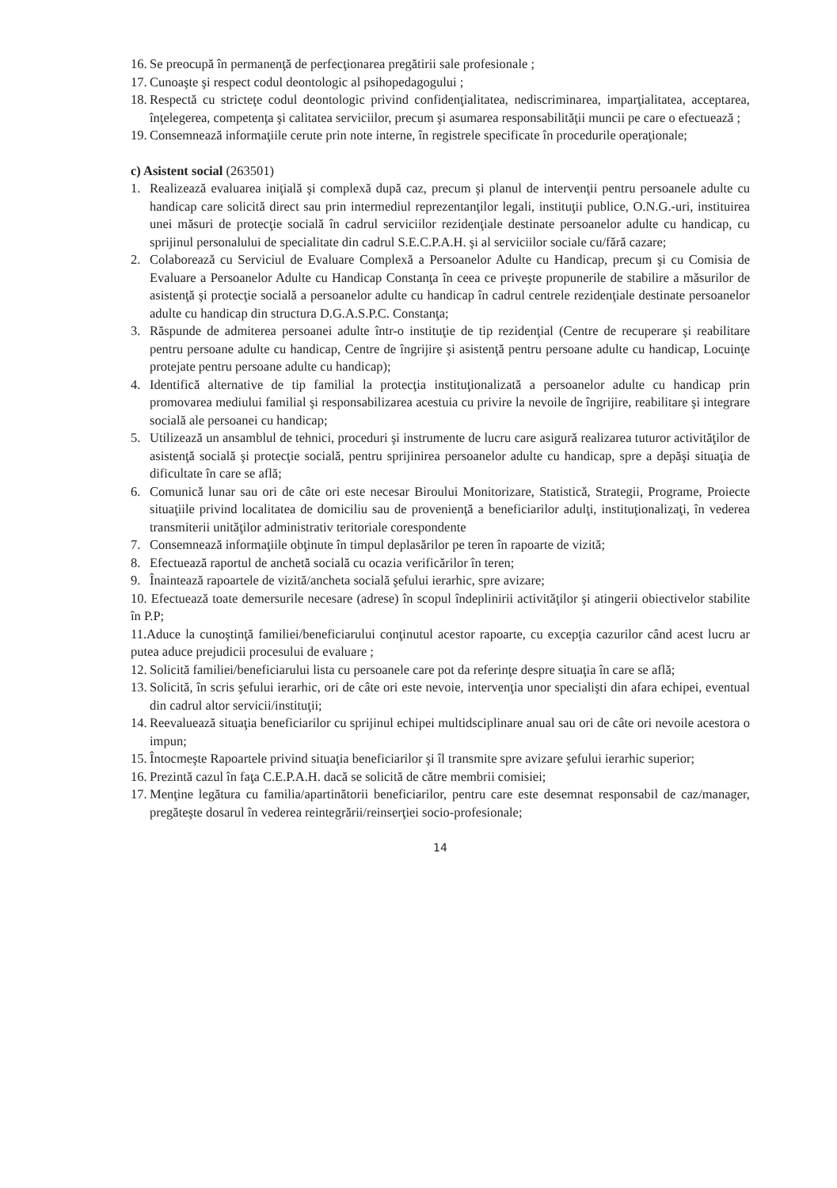16. Se preocupă în permanenţă de perfecţionarea pregătirii sale profesionale ;
17. Cunoaşte şi respect codul deontologic al psihopedagogului ;
18. Respectă cu stricteţe codul deontologic privind confidenţialitatea, nediscriminarea, imparţialitatea, acceptarea, înţelegerea, competenţa şi calitatea serviciilor, precum şi asumarea responsabilităţii muncii pe care o efectuează ;
19. Consemnează informaţiile cerute prin note interne, în registrele specificate în procedurile operaţionale;
c) Asistent social (263501)
1. Realizează evaluarea iniţială şi complexă după caz, precum şi planul de intervenţii pentru persoanele adulte cu handicap care solicită direct sau prin intermediul reprezentanţilor legali, instituţii publice, O.N.G.-uri, instituirea unei măsuri de protecţie socială în cadrul serviciilor rezidenţiale destinate persoanelor adulte cu handicap, cu sprijinul personalului de specialitate din cadrul S.E.C.P.A.H. şi al serviciilor sociale cu/fără cazare;
2. Colaborează cu Serviciul de Evaluare Complexă a Persoanelor Adulte cu Handicap, precum şi cu Comisia de Evaluare a Persoanelor Adulte cu Handicap Constanţa în ceea ce priveşte propunerile de stabilire a măsurilor de asistenţă şi protecţie socială a persoanelor adulte cu handicap în cadrul centrele rezidenţiale destinate persoanelor adulte cu handicap din structura D.G.A.S.P.C. Constanţa;
3. Răspunde de admiterea persoanei adulte într-o instituţie de tip rezidenţial (Centre de recuperare şi reabilitare pentru persoane adulte cu handicap, Centre de îngrijire şi asistenţă pentru persoane adulte cu handicap, Locuinţe protejate pentru persoane adulte cu handicap);
4. Identifică alternative de tip familial la protecţia instituţionalizată a persoanelor adulte cu handicap prin promovarea mediului familial şi responsabilizarea acestuia cu privire la nevoile de îngrijire, reabilitare şi integrare socială ale persoanei cu handicap;
5. Utilizează un ansamblul de tehnici, proceduri şi instrumente de lucru care asigură realizarea tuturor activităţilor de asistenţă socială şi protecţie socială, pentru sprijinirea persoanelor adulte cu handicap, spre a depăşi situaţia de dificultate în care se află;
6. Comunică lunar sau ori de câte ori este necesar Biroului Monitorizare, Statistică, Strategii, Programe, Proiecte situaţiile privind localitatea de domiciliu sau de provenienţă a beneficiarilor adulţi, instituţionalizaţi, în vederea transmiterii unităţilor administrativ teritoriale corespondente
7. Consemnează informaţiile obţinute în timpul deplasărilor pe teren în rapoarte de vizită;
8. Efectuează raportul de anchetă socială cu ocazia verificărilor în teren;
9. Înaintează rapoartele de vizită/ancheta socială şefului ierarhic, spre avizare;
10. Efectuează toate demersurile necesare (adrese) în scopul îndeplinirii activităţilor şi atingerii obiectivelor stabilite în P.P;
11.Aduce la cunoştinţă familiei/beneficiarului conţinutul acestor rapoarte, cu excepţia cazurilor când acest lucru ar putea aduce prejudicii procesului de evaluare ;
12. Solicită familiei/beneficiarului lista cu persoanele care pot da referinţe despre situaţia în care se află;
13. Solicită, în scris şefului ierarhic, ori de câte ori este nevoie, intervenţia unor specialişti din afara echipei, eventual din cadrul altor servicii/instituţii;
14. Reevaluează situaţia beneficiarilor cu sprijinul echipei multidsciplinare anual sau ori de câte ori nevoile acestora o impun;
15. Întocmeşte Rapoartele privind situaţia beneficiarilor şi îl transmite spre avizare şefului ierarhic superior;
16. Prezintă cazul în faţa C.E.P.A.H. dacă se solicită de către membrii comisiei;
17. Menţine legătura cu familia/apartinătorii beneficiarilor, pentru care este desemnat responsabil de caz/manager, pregăteşte dosarul în vederea reintegrării/reinserţiei socio-profesionale;
14